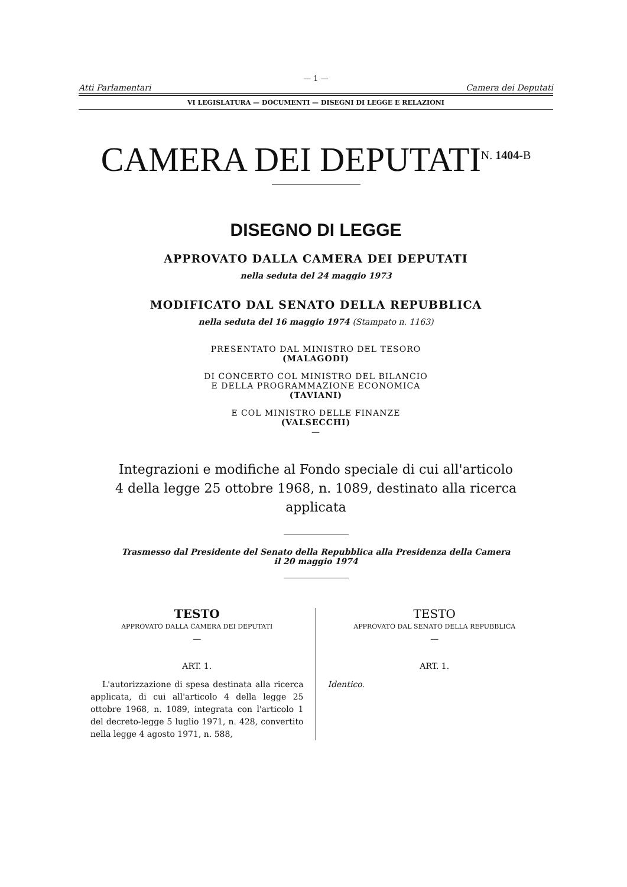— 1 —
Atti Parlamentari Camera dei Deputati
VI LEGISLATURA — DOCUMENTI — DISEGNI DI LEGGE E RELAZIONI
CAMERA DEI DEPUTATI<sup>N. 1404-B</sup>
DISEGNO DI LEGGE
APPROVATO DALLA CAMERA DEI DEPUTATI
nella seduta del 24 maggio 1973
MODIFICATO DAL SENATO DELLA REPUBBLICA
nella seduta del 16 maggio 1974 (Stampato n. 1163)
PRESENTATO DAL MINISTRO DEL TESORO
(MALAGODI)
DI CONCERTO COL MINISTRO DEL BILANCIO
E DELLA PROGRAMMAZIONE ECONOMICA
(TAVIANI)
E COL MINISTRO DELLE FINANZE
(VALSECCHI)
—
Integrazioni e modifiche al Fondo speciale di cui all'articolo 4 della legge 25 ottobre 1968, n. 1089, destinato alla ricerca applicata
Trasmesso dal Presidente del Senato della Repubblica alla Presidenza della Camera
il 20 maggio 1974
TESTO
APPROVATO DALLA CAMERA DEI DEPUTATI
—
ART. 1.
L'autorizzazione di spesa destinata alla ricerca applicata, di cui all'articolo 4 della legge 25 ottobre 1968, n. 1089, integrata con l'articolo 1 del decreto-legge 5 luglio 1971, n. 428, convertito nella legge 4 agosto 1971, n. 588,
TESTO
APPROVATO DAL SENATO DELLA REPUBBLICA
—
ART. 1.
Identico.